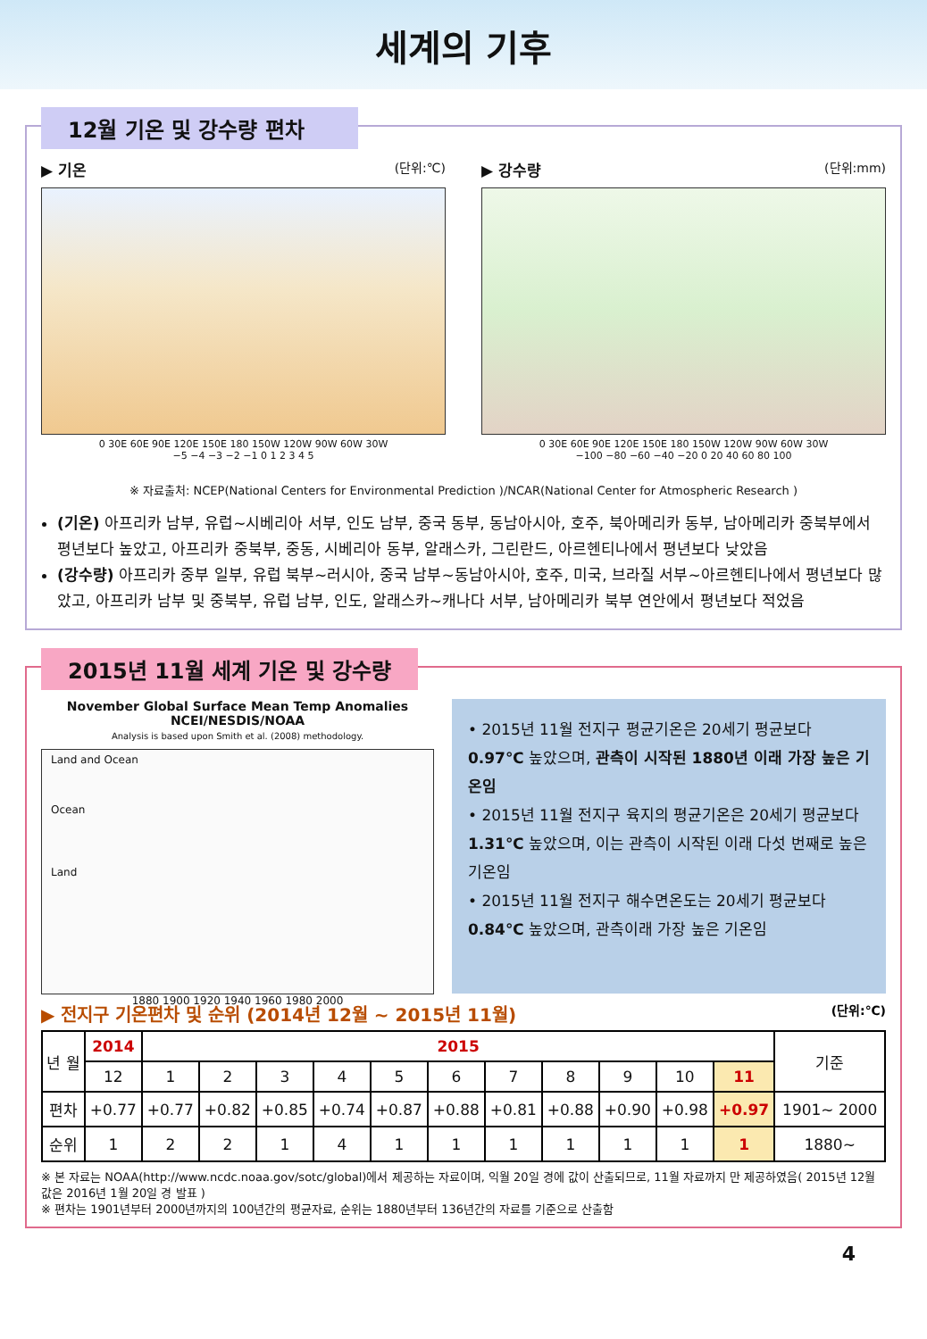세계의 기후
12월 기온 및 강수량 편차
▶ 기온 (단위:℃)
0 30E 60E 90E 120E 150E 180 150W 120W 90W 60W 30W
−5 −4 −3 −2 −1 0 1 2 3 4 5
▶ 강수량 (단위:mm)
0 30E 60E 90E 120E 150E 180 150W 120W 90W 60W 30W
−100 −80 −60 −40 −20 0 20 40 60 80 100
※ 자료출처: NCEP(National Centers for Environmental Prediction )/NCAR(National Center for Atmospheric Research )
(기온) 아프리카 남부, 유럽~시베리아 서부, 인도 남부, 중국 동부, 동남아시아, 호주, 북아메리카 동부, 남아메리카 중북부에서 평년보다 높았고, 아프리카 중북부, 중동, 시베리아 동부, 알래스카, 그린란드, 아르헨티나에서 평년보다 낮았음
(강수량) 아프리카 중부 일부, 유럽 북부~러시아, 중국 남부~동남아시아, 호주, 미국, 브라질 서부~아르헨티나에서 평년보다 많았고, 아프리카 남부 및 중북부, 유럽 남부, 인도, 알래스카~캐나다 서부, 남아메리카 북부 연안에서 평년보다 적었음
2015년 11월 세계 기온 및 강수량
November Global Surface Mean Temp Anomalies
NCEI/NESDIS/NOAA
Analysis is based upon Smith et al. (2008) methodology.
Land and Ocean
Ocean
Land
1880 1900 1920 1940 1960 1980 2000
• 2015년 11월 전지구 평균기온은 20세기 평균보다 0.97℃ 높았으며, 관측이 시작된 1880년 이래 가장 높은 기온임
• 2015년 11월 전지구 육지의 평균기온은 20세기 평균보다 1.31℃ 높았으며, 이는 관측이 시작된 이래 다섯 번째로 높은 기온임
• 2015년 11월 전지구 해수면온도는 20세기 평균보다 0.84℃ 높았으며, 관측이래 가장 높은 기온임
▶ 전지구 기온편차 및 순위 (2014년 12월 ~ 2015년 11월) (단위:℃)
| 년 월 | 2014 | 2015 | | | | | | | | | | | 기준 |
| --- | --- | --- | --- | --- | --- | --- | --- | --- | --- | --- | --- | --- | --- |
| | 12 | 1 | 2 | 3 | 4 | 5 | 6 | 7 | 8 | 9 | 10 | 11 | |
| 편차 | +0.77 | +0.77 | +0.82 | +0.85 | +0.74 | +0.87 | +0.88 | +0.81 | +0.88 | +0.90 | +0.98 | +0.97 | 1901~ 2000 |
| 순위 | 1 | 2 | 2 | 1 | 4 | 1 | 1 | 1 | 1 | 1 | 1 | 1 | 1880~ |
※ 본 자료는 NOAA(http://www.ncdc.noaa.gov/sotc/global)에서 제공하는 자료이며, 익월 20일 경에 값이 산출되므로, 11월 자료까지 만 제공하였음( 2015년 12월 값은 2016년 1월 20일 경 발표 )
※ 편차는 1901년부터 2000년까지의 100년간의 평균자료, 순위는 1880년부터 136년간의 자료를 기준으로 산출함
4